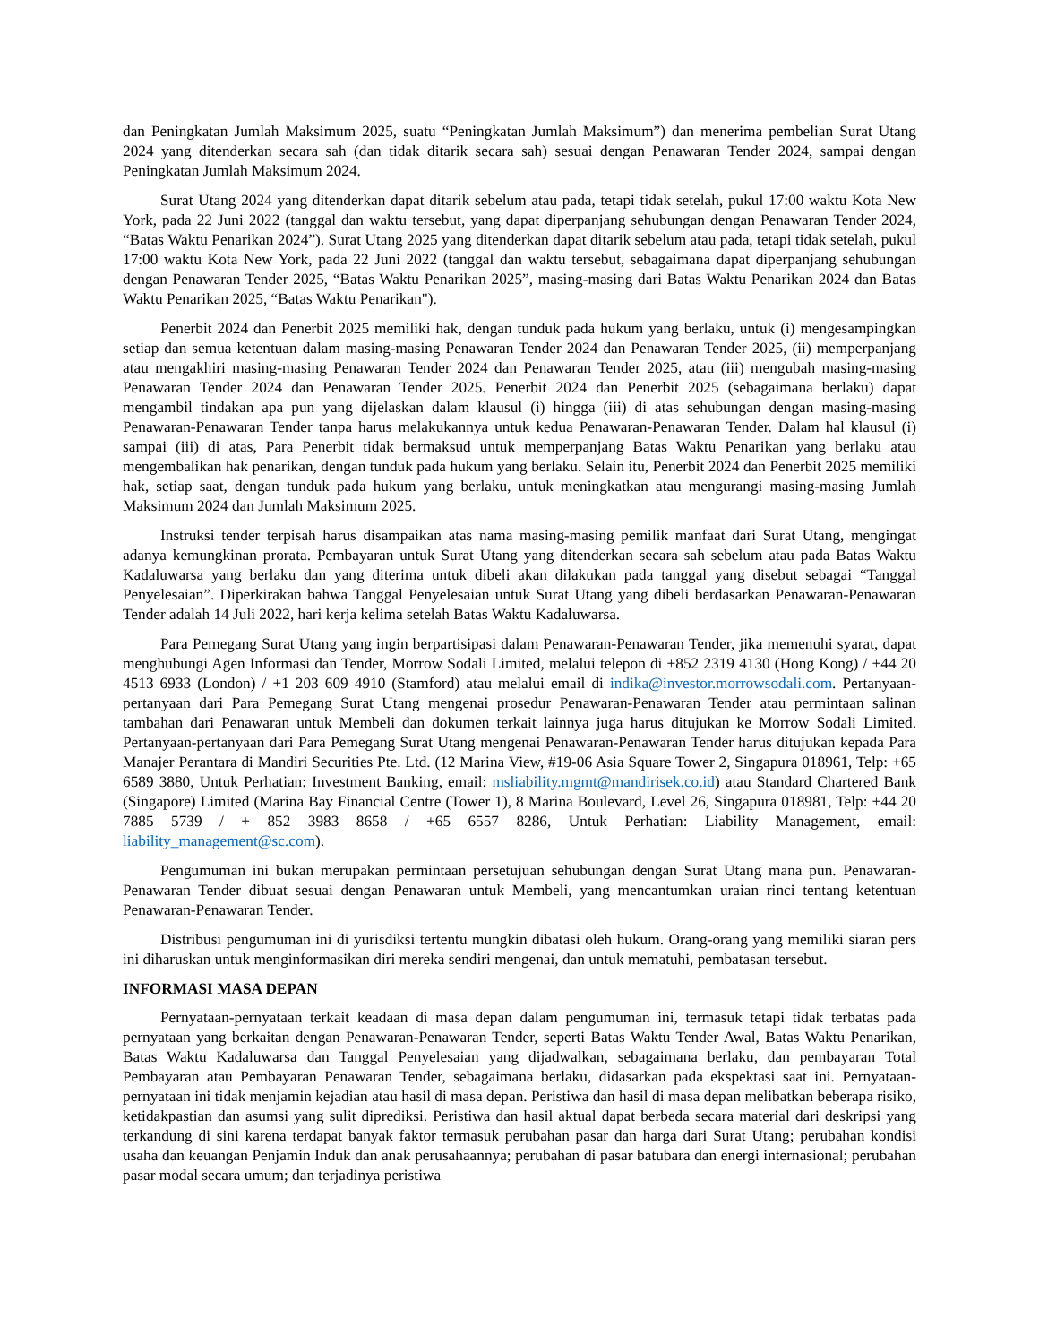dan Peningkatan Jumlah Maksimum 2025, suatu “Peningkatan Jumlah Maksimum”) dan menerima pembelian Surat Utang 2024 yang ditenderkan secara sah (dan tidak ditarik secara sah) sesuai dengan Penawaran Tender 2024, sampai dengan Peningkatan Jumlah Maksimum 2024.
Surat Utang 2024 yang ditenderkan dapat ditarik sebelum atau pada, tetapi tidak setelah, pukul 17:00 waktu Kota New York, pada 22 Juni 2022 (tanggal dan waktu tersebut, yang dapat diperpanjang sehubungan dengan Penawaran Tender 2024, “Batas Waktu Penarikan 2024”). Surat Utang 2025 yang ditenderkan dapat ditarik sebelum atau pada, tetapi tidak setelah, pukul 17:00 waktu Kota New York, pada 22 Juni 2022 (tanggal dan waktu tersebut, sebagaimana dapat diperpanjang sehubungan dengan Penawaran Tender 2025, “Batas Waktu Penarikan 2025”, masing-masing dari Batas Waktu Penarikan 2024 dan Batas Waktu Penarikan 2025, “Batas Waktu Penarikan").
Penerbit 2024 dan Penerbit 2025 memiliki hak, dengan tunduk pada hukum yang berlaku, untuk (i) mengesampingkan setiap dan semua ketentuan dalam masing-masing Penawaran Tender 2024 dan Penawaran Tender 2025, (ii) memperpanjang atau mengakhiri masing-masing Penawaran Tender 2024 dan Penawaran Tender 2025, atau (iii) mengubah masing-masing Penawaran Tender 2024 dan Penawaran Tender 2025. Penerbit 2024 dan Penerbit 2025 (sebagaimana berlaku) dapat mengambil tindakan apa pun yang dijelaskan dalam klausul (i) hingga (iii) di atas sehubungan dengan masing-masing Penawaran-Penawaran Tender tanpa harus melakukannya untuk kedua Penawaran-Penawaran Tender. Dalam hal klausul (i) sampai (iii) di atas, Para Penerbit tidak bermaksud untuk memperpanjang Batas Waktu Penarikan yang berlaku atau mengembalikan hak penarikan, dengan tunduk pada hukum yang berlaku. Selain itu, Penerbit 2024 dan Penerbit 2025 memiliki hak, setiap saat, dengan tunduk pada hukum yang berlaku, untuk meningkatkan atau mengurangi masing-masing Jumlah Maksimum 2024 dan Jumlah Maksimum 2025.
Instruksi tender terpisah harus disampaikan atas nama masing-masing pemilik manfaat dari Surat Utang, mengingat adanya kemungkinan prorata. Pembayaran untuk Surat Utang yang ditenderkan secara sah sebelum atau pada Batas Waktu Kadaluwarsa yang berlaku dan yang diterima untuk dibeli akan dilakukan pada tanggal yang disebut sebagai “Tanggal Penyelesaian”. Diperkirakan bahwa Tanggal Penyelesaian untuk Surat Utang yang dibeli berdasarkan Penawaran-Penawaran Tender adalah 14 Juli 2022, hari kerja kelima setelah Batas Waktu Kadaluwarsa.
Para Pemegang Surat Utang yang ingin berpartisipasi dalam Penawaran-Penawaran Tender, jika memenuhi syarat, dapat menghubungi Agen Informasi dan Tender, Morrow Sodali Limited, melalui telepon di +852 2319 4130 (Hong Kong) / +44 20 4513 6933 (London) / +1 203 609 4910 (Stamford) atau melalui email di indika@investor.morrowsodali.com. Pertanyaan-pertanyaan dari Para Pemegang Surat Utang mengenai prosedur Penawaran-Penawaran Tender atau permintaan salinan tambahan dari Penawaran untuk Membeli dan dokumen terkait lainnya juga harus ditujukan ke Morrow Sodali Limited. Pertanyaan-pertanyaan dari Para Pemegang Surat Utang mengenai Penawaran-Penawaran Tender harus ditujukan kepada Para Manajer Perantara di Mandiri Securities Pte. Ltd. (12 Marina View, #19-06 Asia Square Tower 2, Singapura 018961, Telp: +65 6589 3880, Untuk Perhatian: Investment Banking, email: msliability.mgmt@mandirisek.co.id) atau Standard Chartered Bank (Singapore) Limited (Marina Bay Financial Centre (Tower 1), 8 Marina Boulevard, Level 26, Singapura 018981, Telp: +44 20 7885 5739 / + 852 3983 8658 / +65 6557 8286, Untuk Perhatian: Liability Management, email: liability_management@sc.com).
Pengumuman ini bukan merupakan permintaan persetujuan sehubungan dengan Surat Utang mana pun. Penawaran-Penawaran Tender dibuat sesuai dengan Penawaran untuk Membeli, yang mencantumkan uraian rinci tentang ketentuan Penawaran-Penawaran Tender.
Distribusi pengumuman ini di yurisdiksi tertentu mungkin dibatasi oleh hukum. Orang-orang yang memiliki siaran pers ini diharuskan untuk menginformasikan diri mereka sendiri mengenai, dan untuk mematuhi, pembatasan tersebut.
INFORMASI MASA DEPAN
Pernyataan-pernyataan terkait keadaan di masa depan dalam pengumuman ini, termasuk tetapi tidak terbatas pada pernyataan yang berkaitan dengan Penawaran-Penawaran Tender, seperti Batas Waktu Tender Awal, Batas Waktu Penarikan, Batas Waktu Kadaluwarsa dan Tanggal Penyelesaian yang dijadwalkan, sebagaimana berlaku, dan pembayaran Total Pembayaran atau Pembayaran Penawaran Tender, sebagaimana berlaku, didasarkan pada ekspektasi saat ini. Pernyataan-pernyataan ini tidak menjamin kejadian atau hasil di masa depan. Peristiwa dan hasil di masa depan melibatkan beberapa risiko, ketidakpastian dan asumsi yang sulit diprediksi. Peristiwa dan hasil aktual dapat berbeda secara material dari deskripsi yang terkandung di sini karena terdapat banyak faktor termasuk perubahan pasar dan harga dari Surat Utang; perubahan kondisi usaha dan keuangan Penjamin Induk dan anak perusahaannya; perubahan di pasar batubara dan energi internasional; perubahan pasar modal secara umum; dan terjadinya peristiwa